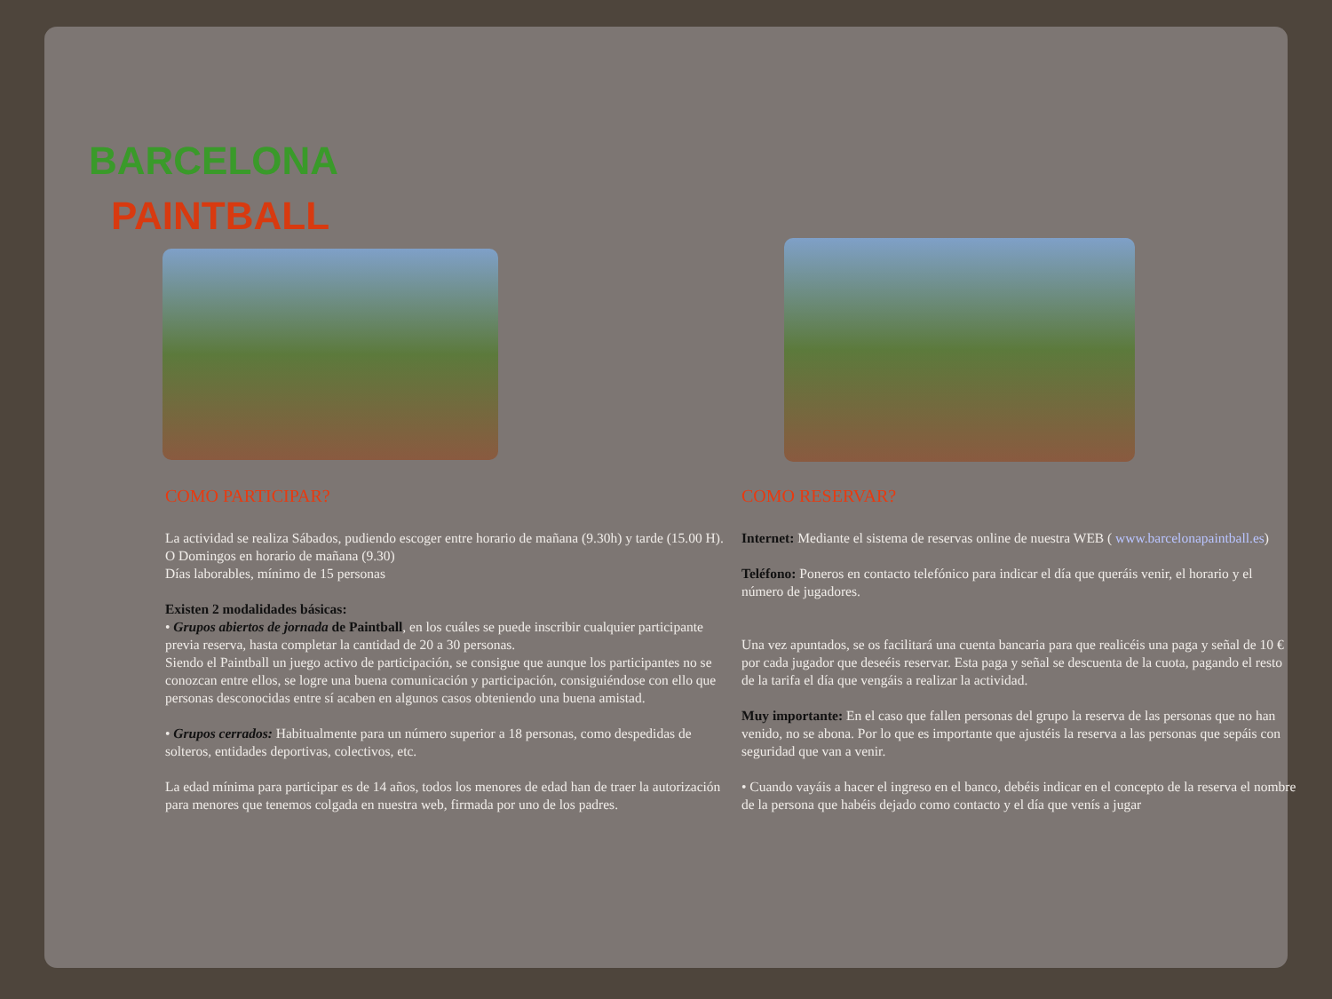BARCELONA
PAINTBALL
COMO PARTICIPAR?
La actividad se realiza Sábados, pudiendo escoger entre horario de mañana (9.30h) y tarde (15.00 H). O Domingos en horario de mañana (9.30)
Días laborables, mínimo de 15 personas
Existen 2 modalidades básicas:
• Grupos abiertos de jornada de Paintball, en los cuáles se puede inscribir cualquier participante previa reserva, hasta completar la cantidad de 20 a 30 personas.
Siendo el Paintball un juego activo de participación, se consigue que aunque los participantes no se conozcan entre ellos, se logre una buena comunicación y participación, consiguiéndose con ello que personas desconocidas entre sí acaben en algunos casos obteniendo una buena amistad.
• Grupos cerrados: Habitualmente para un número superior a 18 personas, como despedidas de solteros, entidades deportivas, colectivos, etc.
La edad mínima para participar es de 14 años, todos los menores de edad han de traer la autorización para menores que tenemos colgada en nuestra web, firmada por uno de los padres.
COMO RESERVAR?
Internet: Mediante el sistema de reservas online de nuestra WEB ( www.barcelonapaintball.es)
Teléfono: Poneros en contacto telefónico para indicar el día que queráis venir, el horario y el número de jugadores.
Una vez apuntados, se os facilitará una cuenta bancaria para que realicéis una paga y señal de 10 € por cada jugador que deseéis reservar. Esta paga y señal se descuenta de la cuota, pagando el resto de la tarifa el día que vengáis a realizar la actividad.
Muy importante: En el caso que fallen personas del grupo la reserva de las personas que no han venido, no se abona. Por lo que es importante que ajustéis la reserva a las personas que sepáis con seguridad que van a venir.
• Cuando vayáis a hacer el ingreso en el banco, debéis indicar en el concepto de la reserva el nombre de la persona que habéis dejado como contacto y el día que venís a jugar